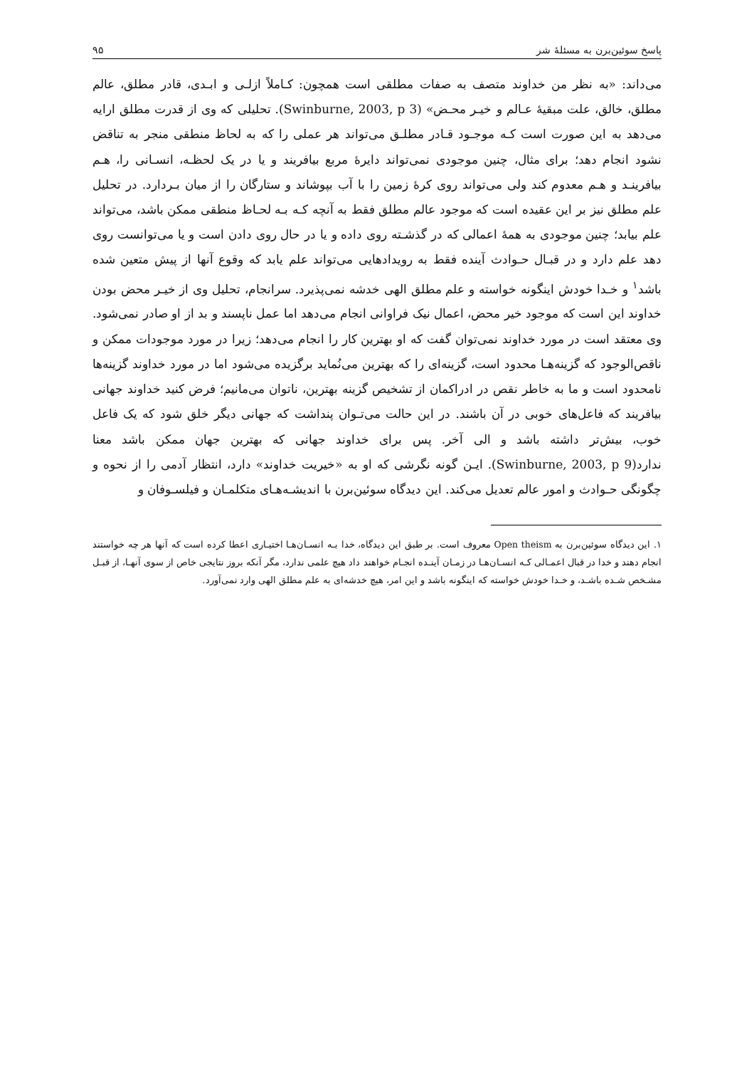پاسخ سوئین‌برن به مسئلهٔ شر ۹۵
می‌داند: «به نظر من خداوند متصف به صفات مطلقی است همچون: کـاملاً ازلـی و ابـدی، قادر مطلق، عالم مطلق، خالق، علت مبقیهٔ عـالم و خیـر محـض» (Swinburne, 2003, p 3). تحلیلی که وی از قدرت مطلق ارایه می‌دهد به این صورت است کـه موجـود قـادر مطلـق می‌تواند هر عملی را که به لحاظ منطقی منجر به تناقض نشود انجام دهد؛ برای مثال، چنین موجودی نمی‌تواند دایرهٔ مربع بیافریند و یا در یک لحظـه، انسـانی را، هـم بیافرینـد و هـم معدوم کند ولی می‌تواند روی کرهٔ زمین را با آب بپوشاند و ستارگان را از میان بـردارد. در تحلیل علم مطلق نیز بر این عقیده است که موجود عالم مطلق فقط به آنچه کـه بـه لحـاظ منطقی ممکن باشد، می‌تواند علم بیابد؛ چنین موجودی به همهٔ اعمالی که در گذشـته روی داده و یا در حال روی دادن است و یا می‌توانست روی دهد علم دارد و در قبـال حـوادث آینده فقط به رویدادهایی می‌تواند علم یابد که وقوع آنها از پیش متعین شده باشد<sup>۱</sup> و خـدا خودش اینگونه خواسته و علم مطلق الهی خدشه نمی‌پذیرد. سرانجام، تحلیل وی از خیـر محض بودن خداوند این است که موجود خیر محض، اعمال نیک فراوانی انجام می‌دهد اما عمل ناپسند و بد از او صادر نمی‌شود. وی معتقد است در مورد خداوند نمی‌توان گفت که او بهترین کار را انجام می‌دهد؛ زیرا در مورد موجودات ممکن و ناقص‌الوجود که گزینه‌هـا محدود است، گزینه‌ای را که بهترین می‌نُماید برگزیده می‌شود اما در مورد خداوند گزینه‌ها نامحدود است و ما به خاطر نقص در ادراکمان از تشخیص گزینه بهترین، ناتوان می‌مانیم؛ فرض کنید خداوند جهانی بیافریند که فاعل‌های خوبی در آن باشند. در این حالت می‌تـوان پنداشت که جهانی دیگر خلق شود که یک فاعل خوب، بیش‌تر داشته باشد و الی آخر. پس برای خداوند جهانی که بهترین جهان ممکن باشد معنا ندارد(Swinburne, 2003, p 9). ایـن گونه نگرشی که او به «خیریت خداوند» دارد، انتظار آدمی را از نحوه و چگونگی حـوادث و امور عالم تعدیل می‌کند. این دیدگاه سوئین‌برن با اندیشـه‌هـای متکلمـان و فیلسـوفان و
۱. این دیدگاه سوئین‌برن به Open theism معروف است. بر طبق این دیدگاه، خدا بـه انسـان‌هـا اختیـاری اعطا کرده است که آنها هر چه خواستند انجام دهند و خدا در قبال اعمـالی کـه انسـان‌هـا در زمـان آینـده انجـام خواهند داد هیچ علمی ندارد، مگر آنکه بروز نتایجی خاص از سوی آنهـا، از قبـل مشـخص شـده باشـد، و خـدا خودش خواسته که اینگونه باشد و این امر، هیچ خدشه‌ای به علم مطلق الهی وارد نمی‌آورد.